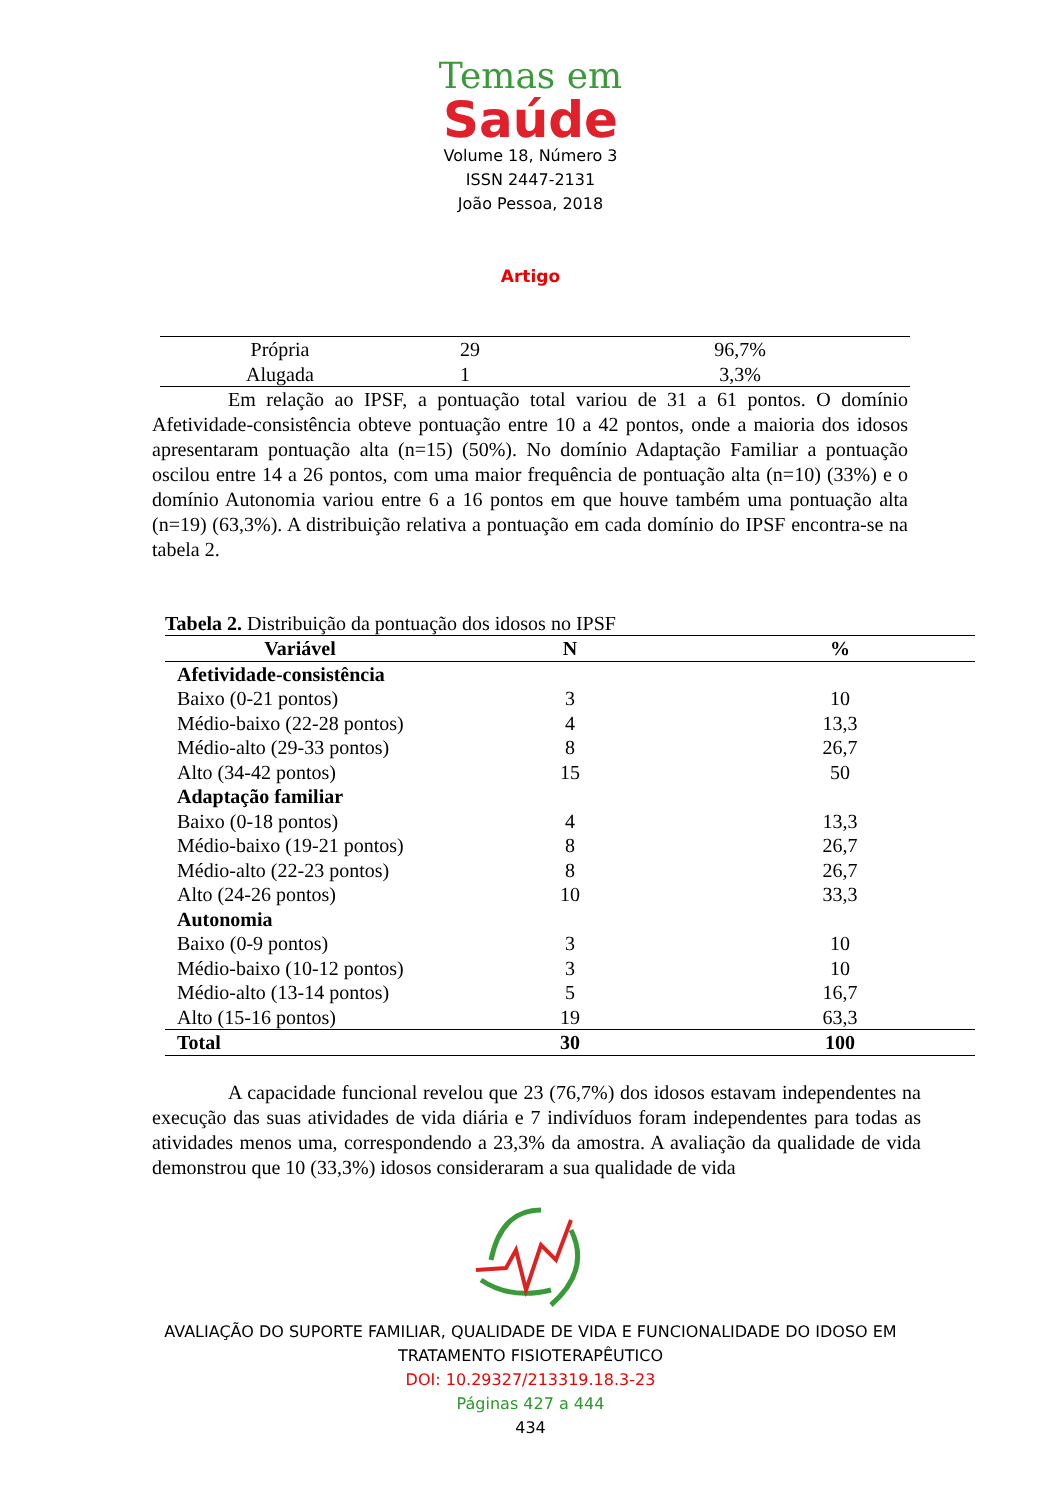Temas em
Saúde
Volume 18, Número 3
ISSN 2447-2131
João Pessoa, 2018
Artigo
| Própria | 29 | 96,7% |
| Alugada | 1 | 3,3% |
Em relação ao IPSF, a pontuação total variou de 31 a 61 pontos. O domínio Afetividade-consistência obteve pontuação entre 10 a 42 pontos, onde a maioria dos idosos apresentaram pontuação alta (n=15) (50%). No domínio Adaptação Familiar a pontuação oscilou entre 14 a 26 pontos, com uma maior frequência de pontuação alta (n=10) (33%) e o domínio Autonomia variou entre 6 a 16 pontos em que houve também uma pontuação alta (n=19) (63,3%). A distribuição relativa a pontuação em cada domínio do IPSF encontra-se na tabela 2.
Tabela 2. Distribuição da pontuação dos idosos no IPSF
| Variável | N | % |
| --- | --- | --- |
| Afetividade-consistência | | |
| Baixo (0-21 pontos) | 3 | 10 |
| Médio-baixo (22-28 pontos) | 4 | 13,3 |
| Médio-alto (29-33 pontos) | 8 | 26,7 |
| Alto (34-42 pontos) | 15 | 50 |
| Adaptação familiar | | |
| Baixo (0-18 pontos) | 4 | 13,3 |
| Médio-baixo (19-21 pontos) | 8 | 26,7 |
| Médio-alto (22-23 pontos) | 8 | 26,7 |
| Alto (24-26 pontos) | 10 | 33,3 |
| Autonomia | | |
| Baixo (0-9 pontos) | 3 | 10 |
| Médio-baixo (10-12 pontos) | 3 | 10 |
| Médio-alto (13-14 pontos) | 5 | 16,7 |
| Alto (15-16 pontos) | 19 | 63,3 |
| Total | 30 | 100 |
A capacidade funcional revelou que 23 (76,7%) dos idosos estavam independentes na execução das suas atividades de vida diária e 7 indivíduos foram independentes para todas as atividades menos uma, correspondendo a 23,3% da amostra. A avaliação da qualidade de vida demonstrou que 10 (33,3%) idosos consideraram a sua qualidade de vida
AVALIAÇÃO DO SUPORTE FAMILIAR, QUALIDADE DE VIDA E FUNCIONALIDADE DO IDOSO EM
TRATAMENTO FISIOTERAPÊUTICO
DOI: 10.29327/213319.18.3-23
Páginas 427 a 444
434